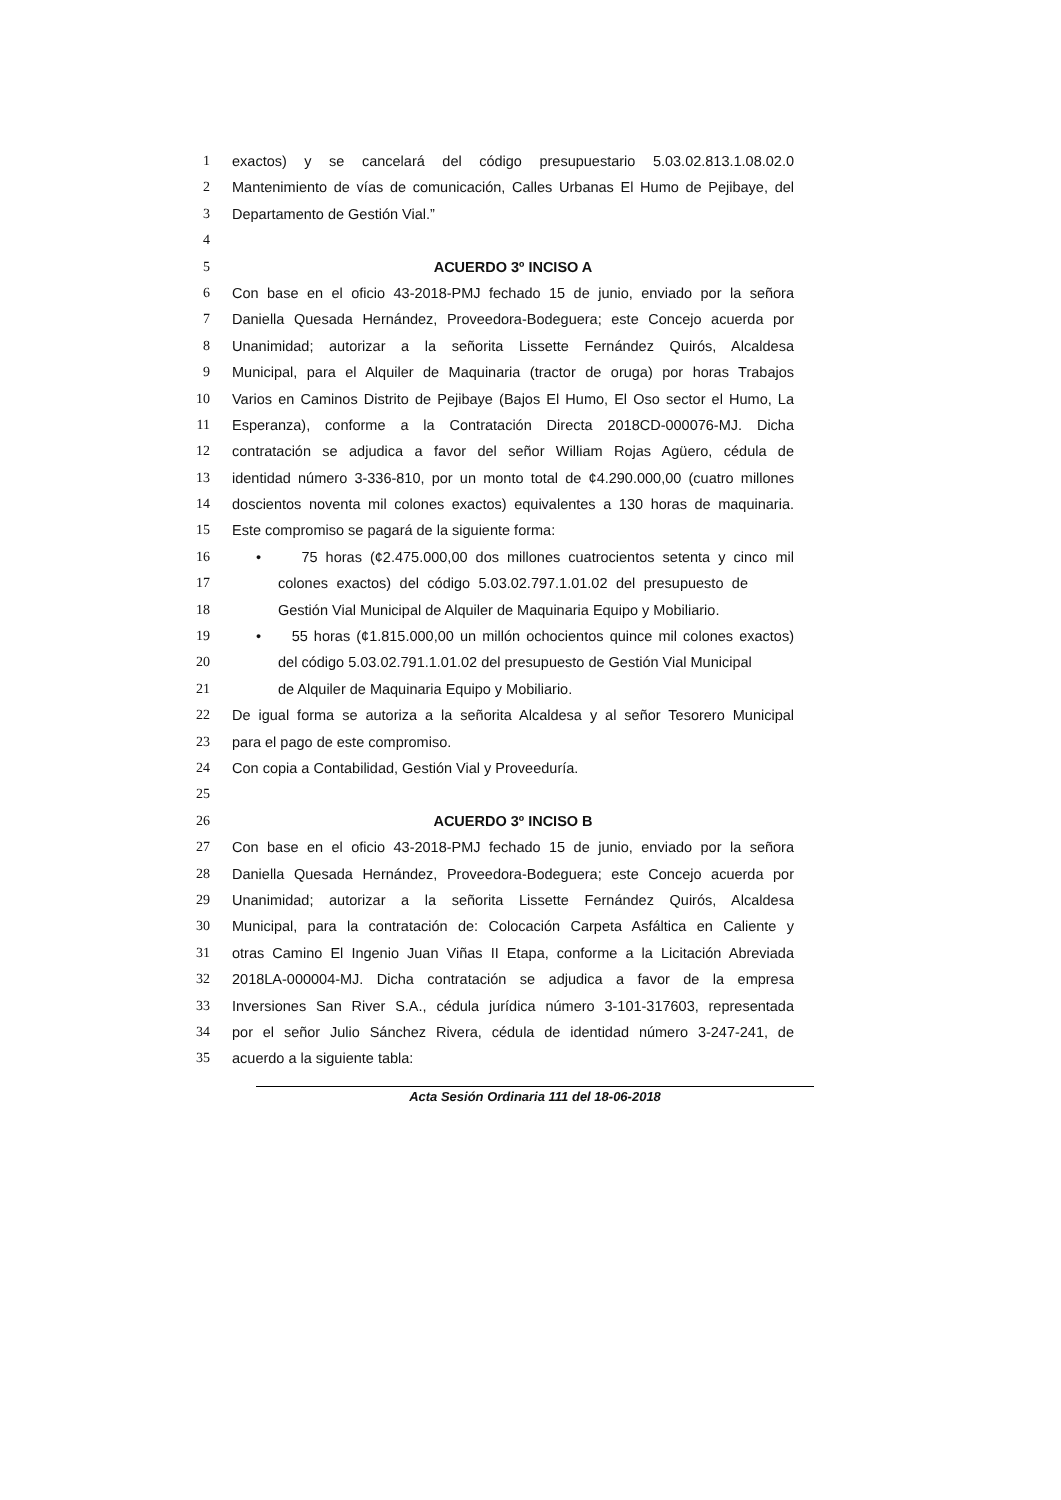1 exactos) y se cancelará del código presupuestario 5.03.02.813.1.08.02.0
2 Mantenimiento de vías de comunicación, Calles Urbanas El Humo de Pejibaye, del
3 Departamento de Gestión Vial.”
4
5 ACUERDO 3º INCISO A
6 Con base en el oficio 43-2018-PMJ fechado 15 de junio, enviado por la señora
7 Daniella Quesada Hernández, Proveedora-Bodeguera; este Concejo acuerda por
8 Unanimidad; autorizar a la señorita Lissette Fernández Quirós, Alcaldesa
9 Municipal, para el Alquiler de Maquinaria (tractor de oruga) por horas Trabajos
10 Varios en Caminos Distrito de Pejibaye (Bajos El Humo, El Oso sector el Humo, La
11 Esperanza), conforme a la Contratación Directa 2018CD-000076-MJ. Dicha
12 contratación se adjudica a favor del señor William Rojas Agüero, cédula de
13 identidad número 3-336-810, por un monto total de ¢4.290.000,00 (cuatro millones
14 doscientos noventa mil colones exactos) equivalentes a 130 horas de maquinaria.
15 Este compromiso se pagará de la siguiente forma:
16 • 75 horas (¢2.475.000,00 dos millones cuatrocientos setenta y cinco mil
17 colones exactos) del código 5.03.02.797.1.01.02 del presupuesto de
18 Gestión Vial Municipal de Alquiler de Maquinaria Equipo y Mobiliario.
19 • 55 horas (¢1.815.000,00 un millón ochocientos quince mil colones exactos)
20 del código 5.03.02.791.1.01.02 del presupuesto de Gestión Vial Municipal
21 de Alquiler de Maquinaria Equipo y Mobiliario.
22 De igual forma se autoriza a la señorita Alcaldesa y al señor Tesorero Municipal
23 para el pago de este compromiso.
24 Con copia a Contabilidad, Gestión Vial y Proveeduría.
25
26 ACUERDO 3º INCISO B
27 Con base en el oficio 43-2018-PMJ fechado 15 de junio, enviado por la señora
28 Daniella Quesada Hernández, Proveedora-Bodeguera; este Concejo acuerda por
29 Unanimidad; autorizar a la señorita Lissette Fernández Quirós, Alcaldesa
30 Municipal, para la contratación de: Colocación Carpeta Asfáltica en Caliente y
31 otras Camino El Ingenio Juan Viñas II Etapa, conforme a la Licitación Abreviada
32 2018LA-000004-MJ. Dicha contratación se adjudica a favor de la empresa
33 Inversiones San River S.A., cédula jurídica número 3-101-317603, representada
34 por el señor Julio Sánchez Rivera, cédula de identidad número 3-247-241, de
35 acuerdo a la siguiente tabla:
Acta Sesión Ordinaria 111 del 18-06-2018